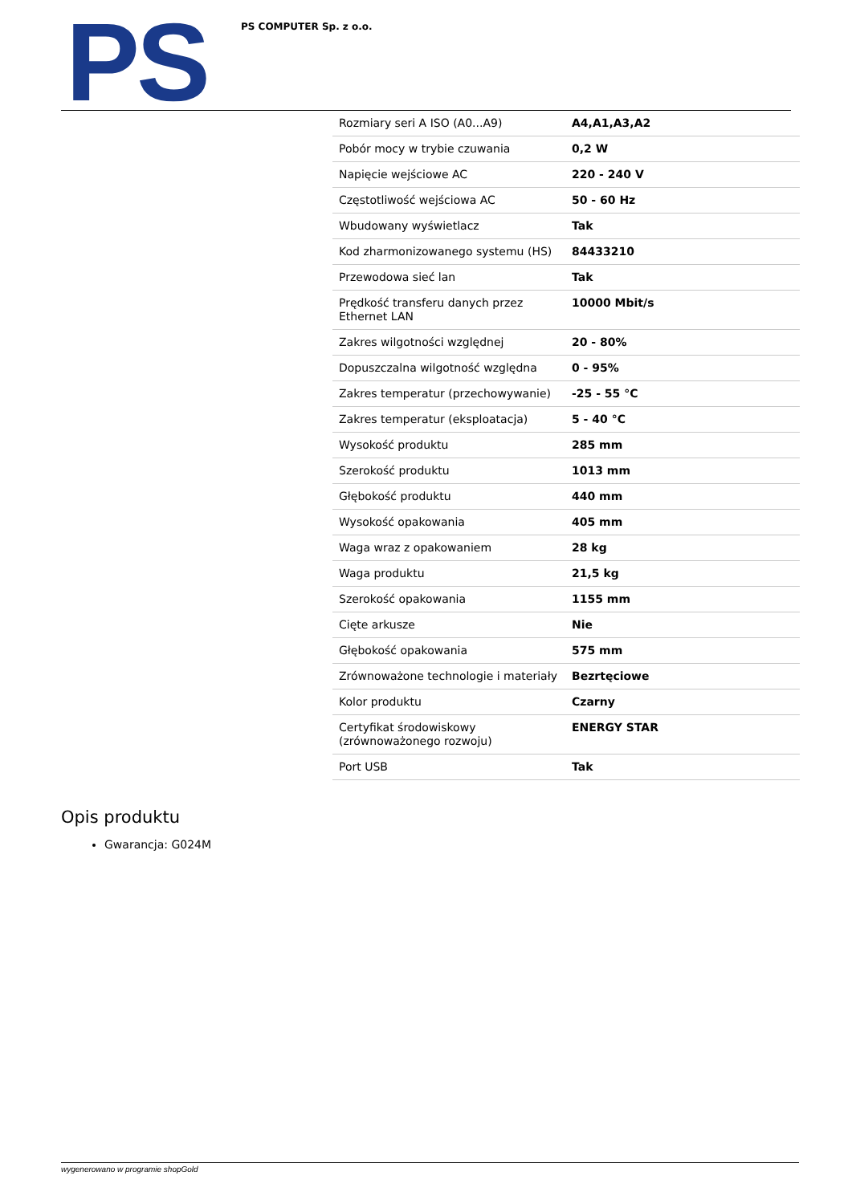PS PS COMPUTER Sp. z o.o.
| Rozmiary seri A ISO (A0...A9) | A4,A1,A3,A2 |
| Pobór mocy w trybie czuwania | 0,2 W |
| Napięcie wejściowe AC | 220 - 240 V |
| Częstotliwość wejściowa AC | 50 - 60 Hz |
| Wbudowany wyświetlacz | Tak |
| Kod zharmonizowanego systemu (HS) | 84433210 |
| Przewodowa sieć lan | Tak |
| Prędkość transferu danych przez Ethernet LAN | 10000 Mbit/s |
| Zakres wilgotności względnej | 20 - 80% |
| Dopuszczalna wilgotność względna | 0 - 95% |
| Zakres temperatur (przechowywanie) | -25 - 55 °C |
| Zakres temperatur (eksploatacja) | 5 - 40 °C |
| Wysokość produktu | 285 mm |
| Szerokość produktu | 1013 mm |
| Głębokość produktu | 440 mm |
| Wysokość opakowania | 405 mm |
| Waga wraz z opakowaniem | 28 kg |
| Waga produktu | 21,5 kg |
| Szerokość opakowania | 1155 mm |
| Cięte arkusze | Nie |
| Głębokość opakowania | 575 mm |
| Zrównoważone technologie i materiały | Bezrtęciowe |
| Kolor produktu | Czarny |
| Certyfikat środowiskowy (zrównoważonego rozwoju) | ENERGY STAR |
| Port USB | Tak |
Opis produktu
Gwarancja: G024M
wygenerowano w programie shopGold